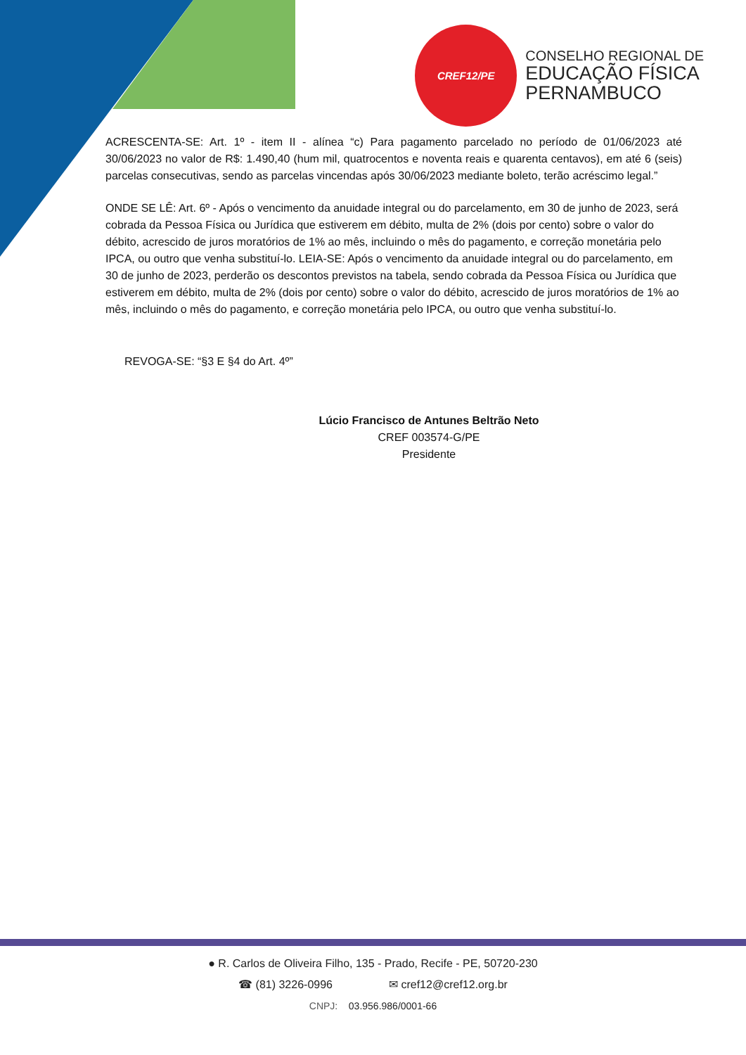CREF12/PE
CONSELHO REGIONAL DE
EDUCAÇÃO FÍSICA
PERNAMBUCO
ACRESCENTA-SE: Art. 1º - item II - alínea “c) Para pagamento parcelado no período de 01/06/2023 até 30/06/2023 no valor de R$: 1.490,40 (hum mil, quatrocentos e noventa reais e quarenta centavos), em até 6 (seis) parcelas consecutivas, sendo as parcelas vincendas após 30/06/2023 mediante boleto, terão acréscimo legal.”
ONDE SE LÊ: Art. 6º - Após o vencimento da anuidade integral ou do parcelamento, em 30 de junho de 2023, será cobrada da Pessoa Física ou Jurídica que estiverem em débito, multa de 2% (dois por cento) sobre o valor do débito, acrescido de juros moratórios de 1% ao mês, incluindo o mês do pagamento, e correção monetária pelo IPCA, ou outro que venha substituí-lo. LEIA-SE: Após o vencimento da anuidade integral ou do parcelamento, em 30 de junho de 2023, perderão os descontos previstos na tabela, sendo cobrada da Pessoa Física ou Jurídica que estiverem em débito, multa de 2% (dois por cento) sobre o valor do débito, acrescido de juros moratórios de 1% ao mês, incluindo o mês do pagamento, e correção monetária pelo IPCA, ou outro que venha substituí-lo.
REVOGA-SE: “§3 E §4 do Art. 4º”
Lúcio Francisco de Antunes Beltrão Neto
CREF 003574-G/PE
Presidente
● R. Carlos de Oliveira Filho, 135 - Prado, Recife - PE, 50720-230
☎ (81) 3226-0996 ✉ cref12@cref12.org.br
CNPJ: 03.956.986/0001-66